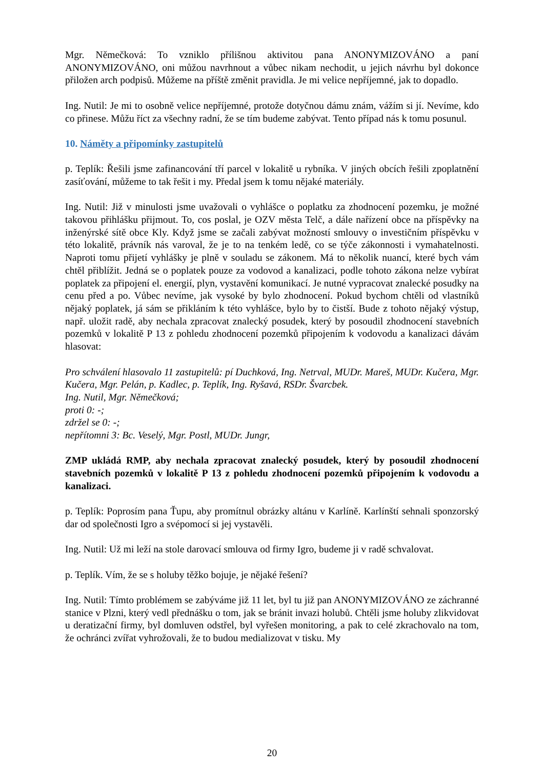Mgr. Němečková: To vzniklo přílišnou aktivitou pana ANONYMIZOVÁNO a paní ANONYMIZOVÁNO, oni můžou navrhnout a vůbec nikam nechodit, u jejich návrhu byl dokonce přiložen arch podpisů. Můžeme na příště změnit pravidla. Je mi velice nepříjemné, jak to dopadlo.
Ing. Nutil: Je mi to osobně velice nepříjemné, protože dotyčnou dámu znám, vážím si jí. Nevíme, kdo co přinese. Můžu říct za všechny radní, že se tím budeme zabývat. Tento případ nás k tomu posunul.
10. Náměty a připomínky zastupitelů
p. Teplík: Řešili jsme zafinancování tří parcel v lokalitě u rybníka. V jiných obcích řešili zpoplatnění zasíťování, můžeme to tak řešit i my. Předal jsem k tomu nějaké materiály.
Ing. Nutil: Již v minulosti jsme uvažovali o vyhlášce o poplatku za zhodnocení pozemku, je možné takovou přihlášku přijmout. To, cos poslal, je OZV města Telč, a dále nařízení obce na příspěvky na inženýrské sítě obce Kly. Když jsme se začali zabývat možností smlouvy o investičním příspěvku v této lokalitě, právník nás varoval, že je to na tenkém ledě, co se týče zákonnosti i vymahatelnosti. Naproti tomu přijetí vyhlášky je plně v souladu se zákonem. Má to několik nuancí, které bych vám chtěl přiblížit. Jedná se o poplatek pouze za vodovod a kanalizaci, podle tohoto zákona nelze vybírat poplatek za připojení el. energií, plyn, vystavění komunikací. Je nutné vypracovat znalecké posudky na cenu před a po. Vůbec nevíme, jak vysoké by bylo zhodnocení. Pokud bychom chtěli od vlastníků nějaký poplatek, já sám se přikláním k této vyhlášce, bylo by to čistší. Bude z tohoto nějaký výstup, např. uložit radě, aby nechala zpracovat znalecký posudek, který by posoudil zhodnocení stavebních pozemků v lokalitě P 13 z pohledu zhodnocení pozemků připojením k vodovodu a kanalizaci dávám hlasovat:
Pro schválení hlasovalo 11 zastupitelů: pí Duchková, Ing. Netrval, MUDr. Mareš, MUDr. Kučera, Mgr. Kučera, Mgr. Pelán, p. Kadlec, p. Teplík, Ing. Ryšavá, RSDr. Švarcbek.
Ing. Nutil, Mgr. Němečková;
proti 0: -;
zdržel se 0: -;
nepřítomni 3: Bc. Veselý, Mgr. Postl, MUDr. Jungr,
ZMP ukládá RMP, aby nechala zpracovat znalecký posudek, který by posoudil zhodnocení stavebních pozemků v lokalitě P 13 z pohledu zhodnocení pozemků připojením k vodovodu a kanalizaci.
p. Teplík: Poprosím pana Ťupu, aby promítnul obrázky altánu v Karlíně. Karlínští sehnali sponzorský dar od společnosti Igro a svépomocí si jej vystavěli.
Ing. Nutil: Už mi leží na stole darovací smlouva od firmy Igro, budeme ji v radě schvalovat.
p. Teplík. Vím, že se s holuby těžko bojuje, je nějaké řešení?
Ing. Nutil: Tímto problémem se zabýváme již 11 let, byl tu již pan ANONYMIZOVÁNO ze záchranné stanice v Plzni, který vedl přednášku o tom, jak se bránit invazi holubů. Chtěli jsme holuby zlikvidovat u deratizační firmy, byl domluven odstřel, byl vyřešen monitoring, a pak to celé zkrachovalo na tom, že ochránci zvířat vyhrožovali, že to budou medializovat v tisku. My
20